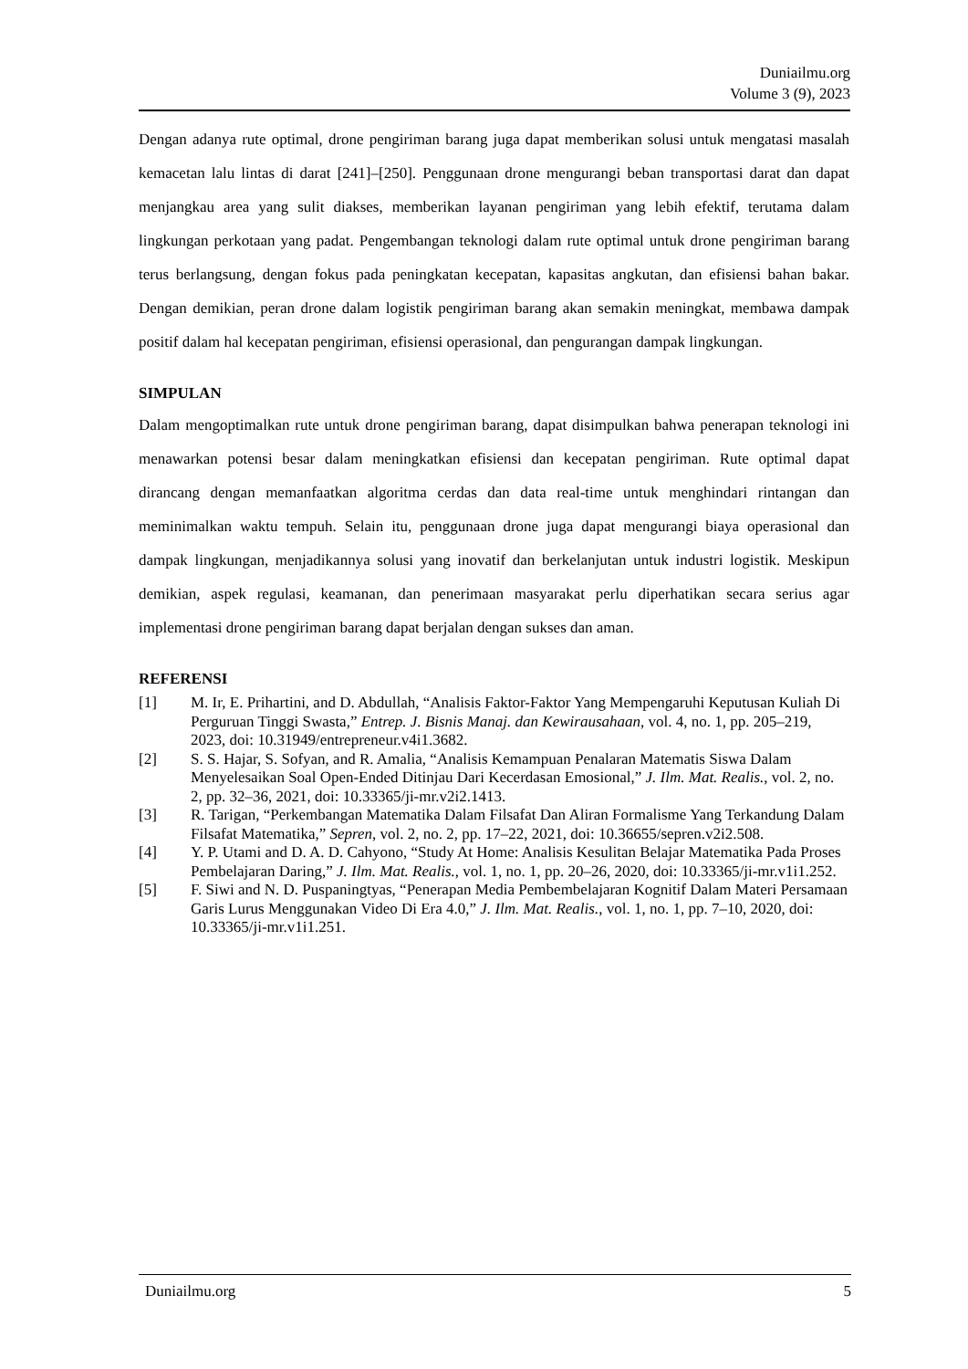Duniailmu.org
Volume 3 (9), 2023
Dengan adanya rute optimal, drone pengiriman barang juga dapat memberikan solusi untuk mengatasi masalah kemacetan lalu lintas di darat [241]–[250]. Penggunaan drone mengurangi beban transportasi darat dan dapat menjangkau area yang sulit diakses, memberikan layanan pengiriman yang lebih efektif, terutama dalam lingkungan perkotaan yang padat. Pengembangan teknologi dalam rute optimal untuk drone pengiriman barang terus berlangsung, dengan fokus pada peningkatan kecepatan, kapasitas angkutan, dan efisiensi bahan bakar. Dengan demikian, peran drone dalam logistik pengiriman barang akan semakin meningkat, membawa dampak positif dalam hal kecepatan pengiriman, efisiensi operasional, dan pengurangan dampak lingkungan.
SIMPULAN
Dalam mengoptimalkan rute untuk drone pengiriman barang, dapat disimpulkan bahwa penerapan teknologi ini menawarkan potensi besar dalam meningkatkan efisiensi dan kecepatan pengiriman. Rute optimal dapat dirancang dengan memanfaatkan algoritma cerdas dan data real-time untuk menghindari rintangan dan meminimalkan waktu tempuh. Selain itu, penggunaan drone juga dapat mengurangi biaya operasional dan dampak lingkungan, menjadikannya solusi yang inovatif dan berkelanjutan untuk industri logistik. Meskipun demikian, aspek regulasi, keamanan, dan penerimaan masyarakat perlu diperhatikan secara serius agar implementasi drone pengiriman barang dapat berjalan dengan sukses dan aman.
REFERENSI
[1] M. Ir, E. Prihartini, and D. Abdullah, “Analisis Faktor-Faktor Yang Mempengaruhi Keputusan Kuliah Di Perguruan Tinggi Swasta,” Entrep. J. Bisnis Manaj. dan Kewirausahaan, vol. 4, no. 1, pp. 205–219, 2023, doi: 10.31949/entrepreneur.v4i1.3682.
[2] S. S. Hajar, S. Sofyan, and R. Amalia, “Analisis Kemampuan Penalaran Matematis Siswa Dalam Menyelesaikan Soal Open-Ended Ditinjau Dari Kecerdasan Emosional,” J. Ilm. Mat. Realis., vol. 2, no. 2, pp. 32–36, 2021, doi: 10.33365/ji-mr.v2i2.1413.
[3] R. Tarigan, “Perkembangan Matematika Dalam Filsafat Dan Aliran Formalisme Yang Terkandung Dalam Filsafat Matematika,” Sepren, vol. 2, no. 2, pp. 17–22, 2021, doi: 10.36655/sepren.v2i2.508.
[4] Y. P. Utami and D. A. D. Cahyono, “Study At Home: Analisis Kesulitan Belajar Matematika Pada Proses Pembelajaran Daring,” J. Ilm. Mat. Realis., vol. 1, no. 1, pp. 20–26, 2020, doi: 10.33365/ji-mr.v1i1.252.
[5] F. Siwi and N. D. Puspaningtyas, “Penerapan Media Pembembelajaran Kognitif Dalam Materi Persamaan Garis Lurus Menggunakan Video Di Era 4.0,” J. Ilm. Mat. Realis., vol. 1, no. 1, pp. 7–10, 2020, doi: 10.33365/ji-mr.v1i1.251.
Duniailmu.org 5